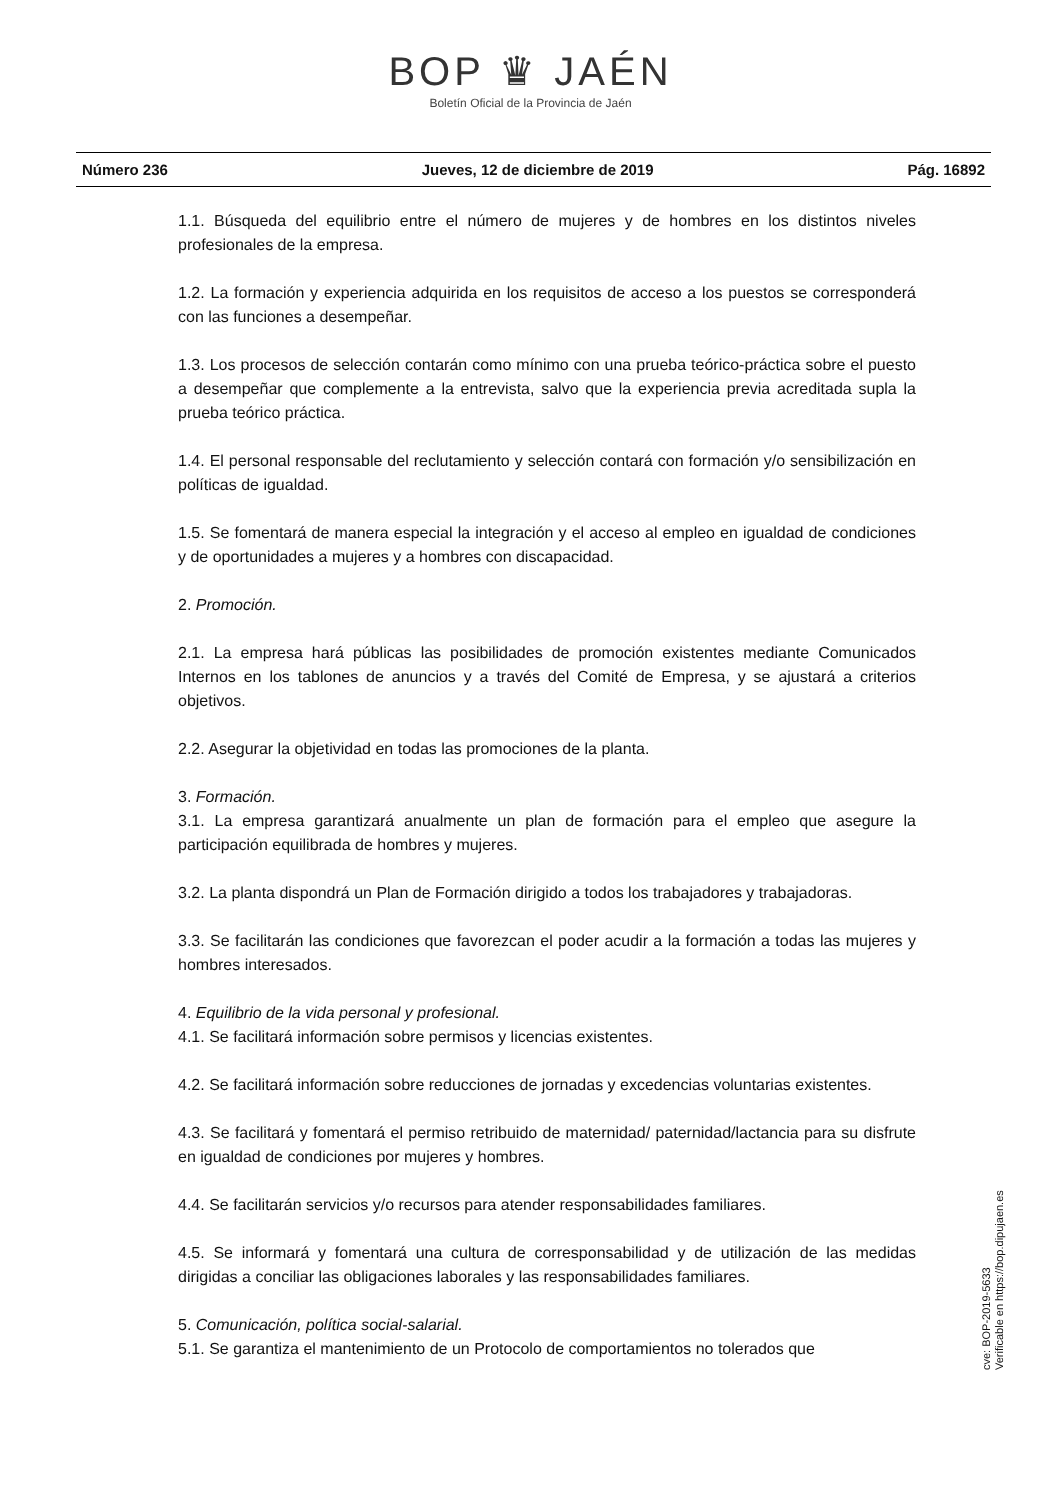BOP ♛ JAÉN
Boletín Oficial de la Provincia de Jaén
Número 236 Jueves, 12 de diciembre de 2019 Pág. 16892
1.1. Búsqueda del equilibrio entre el número de mujeres y de hombres en los distintos niveles profesionales de la empresa.
1.2. La formación y experiencia adquirida en los requisitos de acceso a los puestos se corresponderá con las funciones a desempeñar.
1.3. Los procesos de selección contarán como mínimo con una prueba teórico-práctica sobre el puesto a desempeñar que complemente a la entrevista, salvo que la experiencia previa acreditada supla la prueba teórico práctica.
1.4. El personal responsable del reclutamiento y selección contará con formación y/o sensibilización en políticas de igualdad.
1.5. Se fomentará de manera especial la integración y el acceso al empleo en igualdad de condiciones y de oportunidades a mujeres y a hombres con discapacidad.
2. Promoción.
2.1. La empresa hará públicas las posibilidades de promoción existentes mediante Comunicados Internos en los tablones de anuncios y a través del Comité de Empresa, y se ajustará a criterios objetivos.
2.2. Asegurar la objetividad en todas las promociones de la planta.
3. Formación.
3.1. La empresa garantizará anualmente un plan de formación para el empleo que asegure la participación equilibrada de hombres y mujeres.
3.2. La planta dispondrá un Plan de Formación dirigido a todos los trabajadores y trabajadoras.
3.3. Se facilitarán las condiciones que favorezcan el poder acudir a la formación a todas las mujeres y hombres interesados.
4. Equilibrio de la vida personal y profesional.
4.1. Se facilitará información sobre permisos y licencias existentes.
4.2. Se facilitará información sobre reducciones de jornadas y excedencias voluntarias existentes.
4.3. Se facilitará y fomentará el permiso retribuido de maternidad/ paternidad/lactancia para su disfrute en igualdad de condiciones por mujeres y hombres.
4.4. Se facilitarán servicios y/o recursos para atender responsabilidades familiares.
4.5. Se informará y fomentará una cultura de corresponsabilidad y de utilización de las medidas dirigidas a conciliar las obligaciones laborales y las responsabilidades familiares.
5. Comunicación, política social-salarial.
5.1. Se garantiza el mantenimiento de un Protocolo de comportamientos no tolerados que
cve: BOP-2019-5633
Verificable en https://bop.dipujaen.es